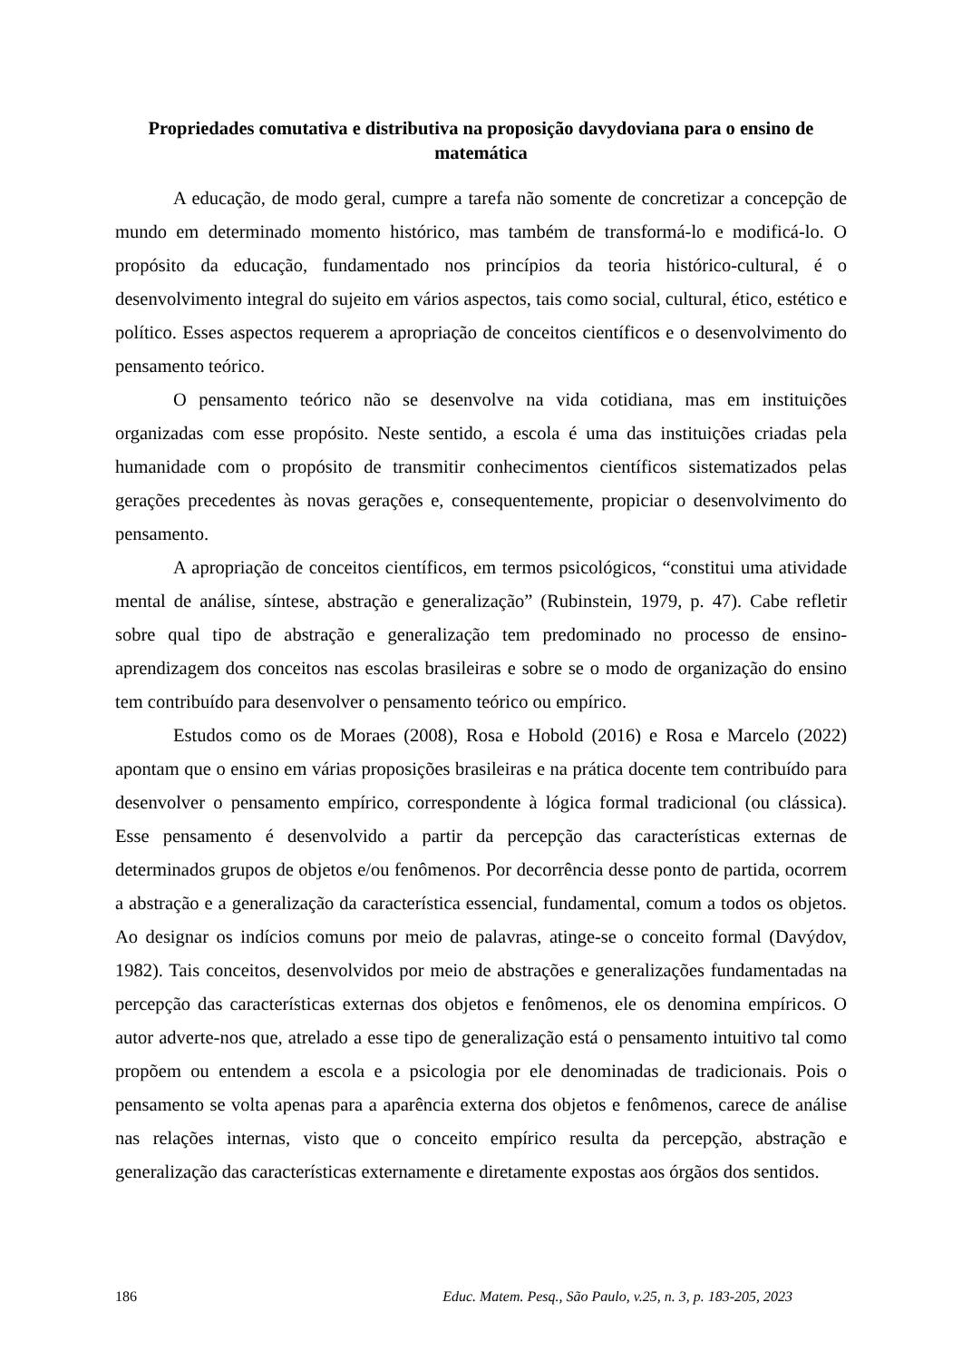Propriedades comutativa e distributiva na proposição davydoviana para o ensino de matemática
A educação, de modo geral, cumpre a tarefa não somente de concretizar a concepção de mundo em determinado momento histórico, mas também de transformá-lo e modificá-lo. O propósito da educação, fundamentado nos princípios da teoria histórico-cultural, é o desenvolvimento integral do sujeito em vários aspectos, tais como social, cultural, ético, estético e político. Esses aspectos requerem a apropriação de conceitos científicos e o desenvolvimento do pensamento teórico.
O pensamento teórico não se desenvolve na vida cotidiana, mas em instituições organizadas com esse propósito. Neste sentido, a escola é uma das instituições criadas pela humanidade com o propósito de transmitir conhecimentos científicos sistematizados pelas gerações precedentes às novas gerações e, consequentemente, propiciar o desenvolvimento do pensamento.
A apropriação de conceitos científicos, em termos psicológicos, “constitui uma atividade mental de análise, síntese, abstração e generalização” (Rubinstein, 1979, p. 47). Cabe refletir sobre qual tipo de abstração e generalização tem predominado no processo de ensino-aprendizagem dos conceitos nas escolas brasileiras e sobre se o modo de organização do ensino tem contribuído para desenvolver o pensamento teórico ou empírico.
Estudos como os de Moraes (2008), Rosa e Hobold (2016) e Rosa e Marcelo (2022) apontam que o ensino em várias proposições brasileiras e na prática docente tem contribuído para desenvolver o pensamento empírico, correspondente à lógica formal tradicional (ou clássica). Esse pensamento é desenvolvido a partir da percepção das características externas de determinados grupos de objetos e/ou fenômenos. Por decorrência desse ponto de partida, ocorrem a abstração e a generalização da característica essencial, fundamental, comum a todos os objetos. Ao designar os indícios comuns por meio de palavras, atinge-se o conceito formal (Davýdov, 1982). Tais conceitos, desenvolvidos por meio de abstrações e generalizações fundamentadas na percepção das características externas dos objetos e fenômenos, ele os denomina empíricos. O autor adverte-nos que, atrelado a esse tipo de generalização está o pensamento intuitivo tal como propõem ou entendem a escola e a psicologia por ele denominadas de tradicionais. Pois o pensamento se volta apenas para a aparência externa dos objetos e fenômenos, carece de análise nas relações internas, visto que o conceito empírico resulta da percepção, abstração e generalização das características externamente e diretamente expostas aos órgãos dos sentidos.
186 Educ. Matem. Pesq., São Paulo, v.25, n. 3, p. 183-205, 2023